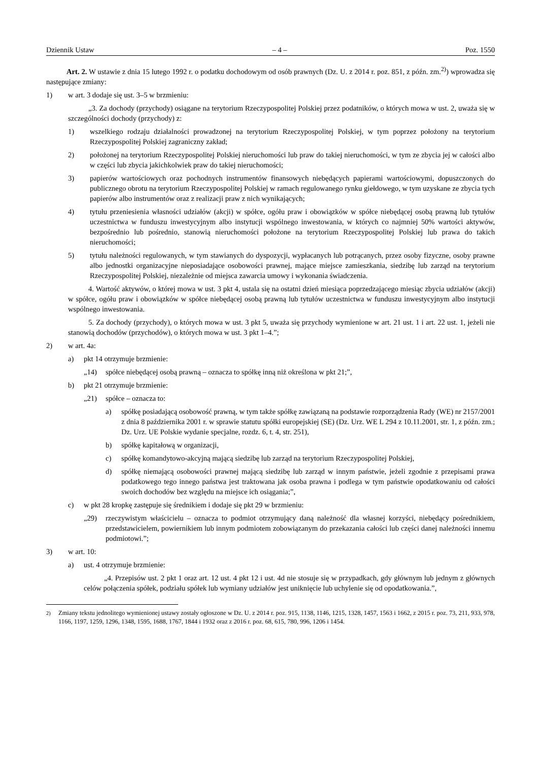Dziennik Ustaw – 4 – Poz. 1550
Art. 2. W ustawie z dnia 15 lutego 1992 r. o podatku dochodowym od osób prawnych (Dz. U. z 2014 r. poz. 851, z późn. zm.<sup>2)</sup>) wprowadza się następujące zmiany:
1) w art. 3 dodaje się ust. 3–5 w brzmieniu:
„3. Za dochody (przychody) osiągane na terytorium Rzeczypospolitej Polskiej przez podatników, o których mowa w ust. 2, uważa się w szczególności dochody (przychody) z:
1) wszelkiego rodzaju działalności prowadzonej na terytorium Rzeczypospolitej Polskiej, w tym poprzez położony na terytorium Rzeczypospolitej Polskiej zagraniczny zakład;
2) położonej na terytorium Rzeczypospolitej Polskiej nieruchomości lub praw do takiej nieruchomości, w tym ze zbycia jej w całości albo w części lub zbycia jakichkolwiek praw do takiej nieruchomości;
3) papierów wartościowych oraz pochodnych instrumentów finansowych niebędących papierami wartościowymi, dopuszczonych do publicznego obrotu na terytorium Rzeczypospolitej Polskiej w ramach regulowanego rynku giełdowego, w tym uzyskane ze zbycia tych papierów albo instrumentów oraz z realizacji praw z nich wynikających;
4) tytułu przeniesienia własności udziałów (akcji) w spółce, ogółu praw i obowiązków w spółce niebędącej osobą prawną lub tytułów uczestnictwa w funduszu inwestycyjnym albo instytucji wspólnego inwestowania, w których co najmniej 50% wartości aktywów, bezpośrednio lub pośrednio, stanowią nieruchomości położone na terytorium Rzeczypospolitej Polskiej lub prawa do takich nieruchomości;
5) tytułu należności regulowanych, w tym stawianych do dyspozycji, wypłacanych lub potrącanych, przez osoby fizyczne, osoby prawne albo jednostki organizacyjne nieposiadające osobowości prawnej, mające miejsce zamieszkania, siedzibę lub zarząd na terytorium Rzeczypospolitej Polskiej, niezależnie od miejsca zawarcia umowy i wykonania świadczenia.
4. Wartość aktywów, o której mowa w ust. 3 pkt 4, ustala się na ostatni dzień miesiąca poprzedzającego miesiąc zbycia udziałów (akcji) w spółce, ogółu praw i obowiązków w spółce niebędącej osobą prawną lub tytułów uczestnictwa w funduszu inwestycyjnym albo instytucji wspólnego inwestowania.
5. Za dochody (przychody), o których mowa w ust. 3 pkt 5, uważa się przychody wymienione w art. 21 ust. 1 i art. 22 ust. 1, jeżeli nie stanowią dochodów (przychodów), o których mowa w ust. 3 pkt 1–4.”;
2) w art. 4a:
a) pkt 14 otrzymuje brzmienie:
„14) spółce niebędącej osobą prawną – oznacza to spółkę inną niż określona w pkt 21;”,
b) pkt 21 otrzymuje brzmienie:
„21) spółce – oznacza to:
a) spółkę posiadającą osobowość prawną, w tym także spółkę zawiązaną na podstawie rozporządzenia Rady (WE) nr 2157/2001 z dnia 8 października 2001 r. w sprawie statutu spółki europejskiej (SE) (Dz. Urz. WE L 294 z 10.11.2001, str. 1, z późn. zm.; Dz. Urz. UE Polskie wydanie specjalne, rozdz. 6, t. 4, str. 251),
b) spółkę kapitałową w organizacji,
c) spółkę komandytowo-akcyjną mającą siedzibę lub zarząd na terytorium Rzeczypospolitej Polskiej,
d) spółkę niemającą osobowości prawnej mającą siedzibę lub zarząd w innym państwie, jeżeli zgodnie z przepisami prawa podatkowego tego innego państwa jest traktowana jak osoba prawna i podlega w tym państwie opodatkowaniu od całości swoich dochodów bez względu na miejsce ich osiągania;”,
c) w pkt 28 kropkę zastępuje się średnikiem i dodaje się pkt 29 w brzmieniu:
„29) rzeczywistym właścicielu – oznacza to podmiot otrzymujący daną należność dla własnej korzyści, niebędący pośrednikiem, przedstawicielem, powiernikiem lub innym podmiotem zobowiązanym do przekazania całości lub części danej należności innemu podmiotowi.”;
3) w art. 10:
a) ust. 4 otrzymuje brzmienie:
„4. Przepisów ust. 2 pkt 1 oraz art. 12 ust. 4 pkt 12 i ust. 4d nie stosuje się w przypadkach, gdy głównym lub jednym z głównych celów połączenia spółek, podziału spółek lub wymiany udziałów jest uniknięcie lub uchylenie się od opodatkowania.”,
<sup>2)</sup> Zmiany tekstu jednolitego wymienionej ustawy zostały ogłoszone w Dz. U. z 2014 r. poz. 915, 1138, 1146, 1215, 1328, 1457, 1563 i 1662, z 2015 r. poz. 73, 211, 933, 978, 1166, 1197, 1259, 1296, 1348, 1595, 1688, 1767, 1844 i 1932 oraz z 2016 r. poz. 68, 615, 780, 996, 1206 i 1454.